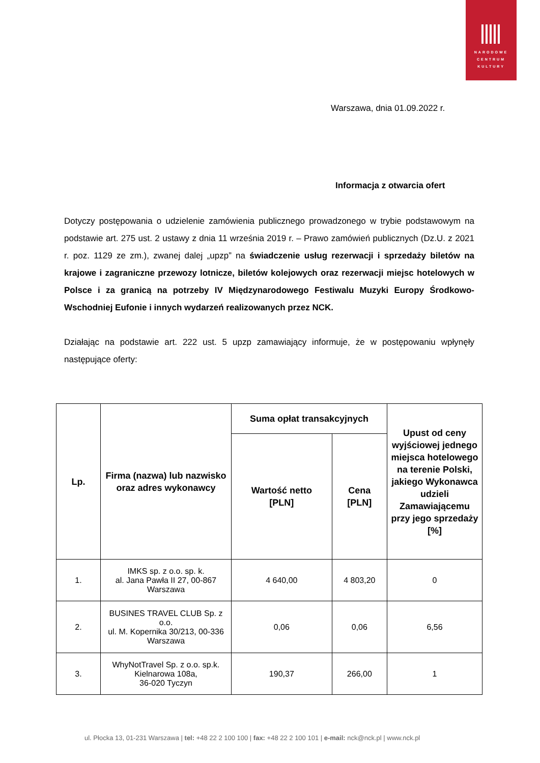NARODOWE
CENTRUM
KULTURY
Warszawa, dnia 01.09.2022 r.
Informacja z otwarcia ofert
Dotyczy postępowania o udzielenie zamówienia publicznego prowadzonego w trybie podstawowym na podstawie art. 275 ust. 2 ustawy z dnia 11 września 2019 r. – Prawo zamówień publicznych (Dz.U. z 2021 r. poz. 1129 ze zm.), zwanej dalej „upzp” na świadczenie usług rezerwacji i sprzedaży biletów na krajowe i zagraniczne przewozy lotnicze, biletów kolejowych oraz rezerwacji miejsc hotelowych w Polsce i za granicą na potrzeby IV Międzynarodowego Festiwalu Muzyki Europy Środkowo-Wschodniej Eufonie i innych wydarzeń realizowanych przez NCK.
Działając na podstawie art. 222 ust. 5 upzp zamawiający informuje, że w postępowaniu wpłynęły następujące oferty:
| Lp. | Firma (nazwa) lub nazwisko oraz adres wykonawcy | Suma opłat transakcyjnych | | Upust od ceny wyjściowej jednego miejsca hotelowego na terenie Polski, jakiego Wykonawca udzieli Zamawiającemu przy jego sprzedaży [%] |
| --- | --- | --- | --- | --- |
| | | Wartość netto [PLN] | Cena [PLN] | |
| 1. | IMKS sp. z o.o. sp. k. al. Jana Pawła II 27, 00-867 Warszawa | 4 640,00 | 4 803,20 | 0 |
| 2. | BUSINES TRAVEL CLUB Sp. z o.o. ul. M. Kopernika 30/213, 00-336 Warszawa | 0,06 | 0,06 | 6,56 |
| 3. | WhyNotTravel Sp. z o.o. sp.k. Kielnarowa 108a, 36-020 Tyczyn | 190,37 | 266,00 | 1 |
ul. Płocka 13, 01-231 Warszawa | tel: +48 22 2 100 100 | fax: +48 22 2 100 101 | e-mail: nck@nck.pl | www.nck.pl